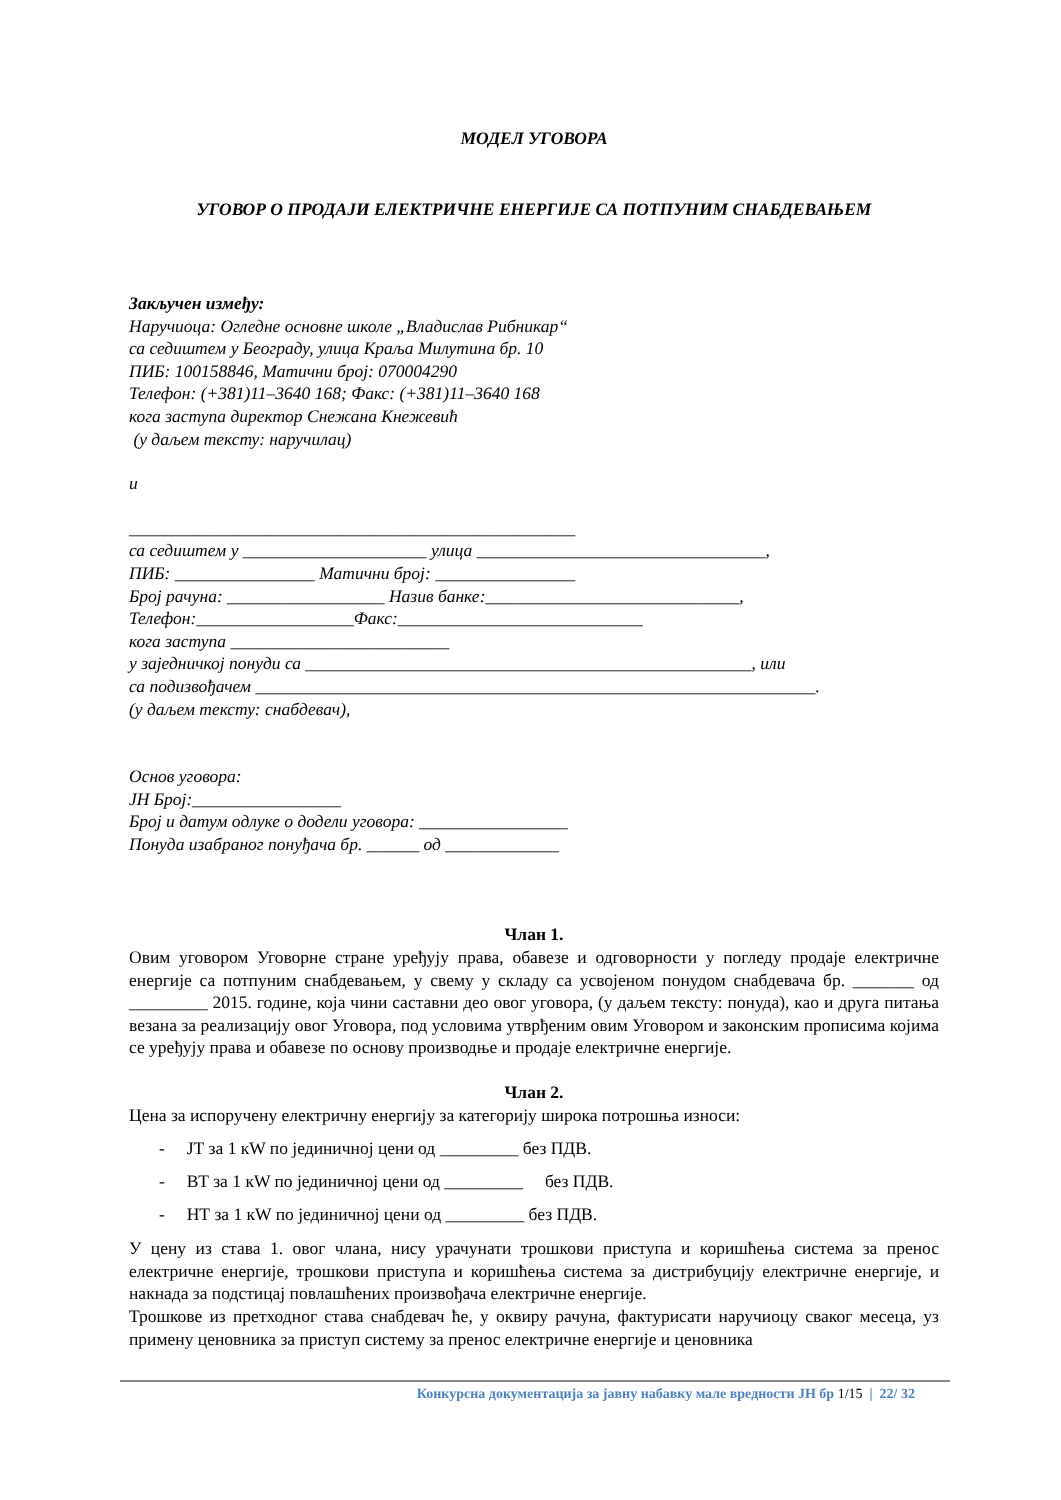МОДЕЛ УГОВОРА
УГОВОР О ПРОДАЈИ ЕЛЕКТРИЧНЕ ЕНЕРГИЈЕ СА ПОТПУНИМ СНАБДЕВАЊЕМ
Закључен између:
Наручиоца: Огледне основне школе „Владислав Рибникар“
са седиштем у Београду, улица Краља Милутина бр. 10
ПИБ: 100158846, Матични број: 070004290
Телефон: (+381)11–3640 168; Факс: (+381)11–3640 168
кога заступа директор Снежана Кнежевић
(у даљем тексту: наручилац)
и
___________________________________________________
са седиштем у _____________________ улица _________________________________,
ПИБ: ________________ Матични број: ________________
Број рачуна: __________________ Назив банке:_____________________________,
Телефон:__________________Факс:____________________________
кога заступа _________________________
у заједничкој понуди са ___________________________________________________, или
са подизвођачем ________________________________________________________________.
(у даљем тексту: снабдевач),
Основ уговора:
ЈН Број:_________________
Број и датум одлуке о додели уговора: _________________
Понуда изабраног понуђача бр. ______ од _____________
Члан 1.
Овим уговором Уговорне стране уређују права, обавезе и одговорности у погледу продаје електричне енергије са потпуним снабдевањем, у свему у складу са усвојеном понудом снабдевача бр. _______ од _________ 2015. године, која чини саставни део овог уговора, (у даљем тексту: понуда), као и друга питања везана за реализацију овог Уговора, под условима утврђеним овим Уговором и законским прописима којима се уређују права и обавезе по основу производње и продаје електричне енергије.
Члан 2.
Цена за испоручену електричну енергију за категорију широка потрошња износи:
- ЈТ за 1 кW по јединичној цени од _________ без ПДВ.
- ВТ за 1 кW по јединичној цени од _________ без ПДВ.
- НТ за 1 кW по јединичној цени од _________ без ПДВ.
У цену из става 1. овог члана, нису урачунати трошкови приступа и коришћења система за пренос електричне енергије, трошкови приступа и коришћења система за дистрибуцију електричне енергије, и накнада за подстицај повлашћених произвођача електричне енергије.
Трошкове из претходног става снабдевач ће, у оквиру рачуна, фактурисати наручиоцу сваког месеца, уз примену ценовника за приступ систему за пренос електричне енергије и ценовника
Конкурсна документација за јавну набавку мале вредности ЈН бр 1/15 | 22/ 32